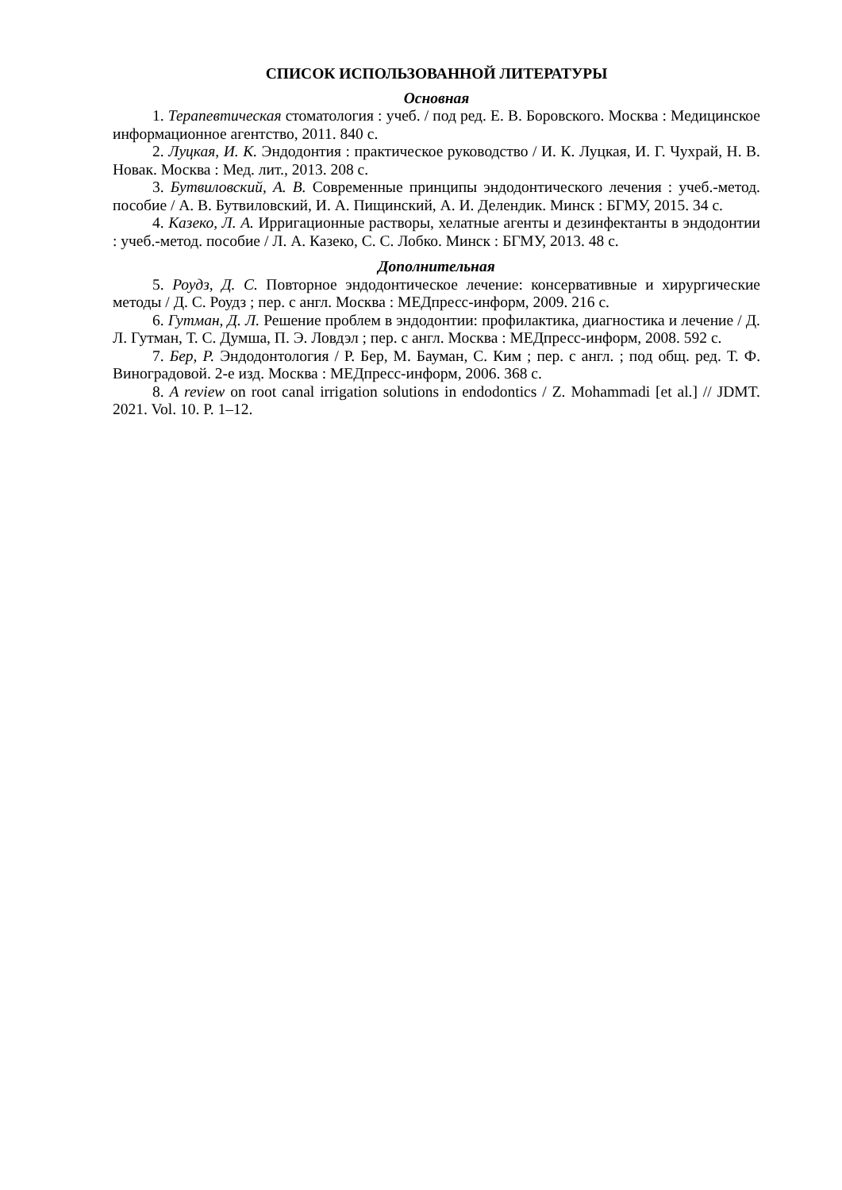СПИСОК ИСПОЛЬЗОВАННОЙ ЛИТЕРАТУРЫ
Основная
1. Терапевтическая стоматология : учеб. / под ред. Е. В. Боровского. Москва : Медицинское информационное агентство, 2011. 840 с.
2. Луцкая, И. К. Эндодонтия : практическое руководство / И. К. Луцкая, И. Г. Чухрай, Н. В. Новак. Москва : Мед. лит., 2013. 208 с.
3. Бутвиловский, А. В. Современные принципы эндодонтического лечения : учеб.-метод. пособие / А. В. Бутвиловский, И. А. Пищинский, А. И. Делендик. Минск : БГМУ, 2015. 34 с.
4. Казеко, Л. А. Ирригационные растворы, хелатные агенты и дезинфектанты в эндодонтии : учеб.-метод. пособие / Л. А. Казеко, С. С. Лобко. Минск : БГМУ, 2013. 48 с.
Дополнительная
5. Роудз, Д. С. Повторное эндодонтическое лечение: консервативные и хирургические методы / Д. С. Роудз ; пер. с англ. Москва : МЕДпресс-информ, 2009. 216 с.
6. Гутман, Д. Л. Решение проблем в эндодонтии: профилактика, диагностика и лечение / Д. Л. Гутман, Т. С. Думша, П. Э. Ловдэл ; пер. с англ. Москва : МЕДпресс-информ, 2008. 592 с.
7. Бер, Р. Эндодонтология / Р. Бер, М. Бауман, С. Ким ; пер. с англ. ; под общ. ред. Т. Ф. Виноградовой. 2-е изд. Москва : МЕДпресс-информ, 2006. 368 с.
8. A review on root canal irrigation solutions in endodontics / Z. Mohammadi [et al.] // JDMT. 2021. Vol. 10. P. 1–12.